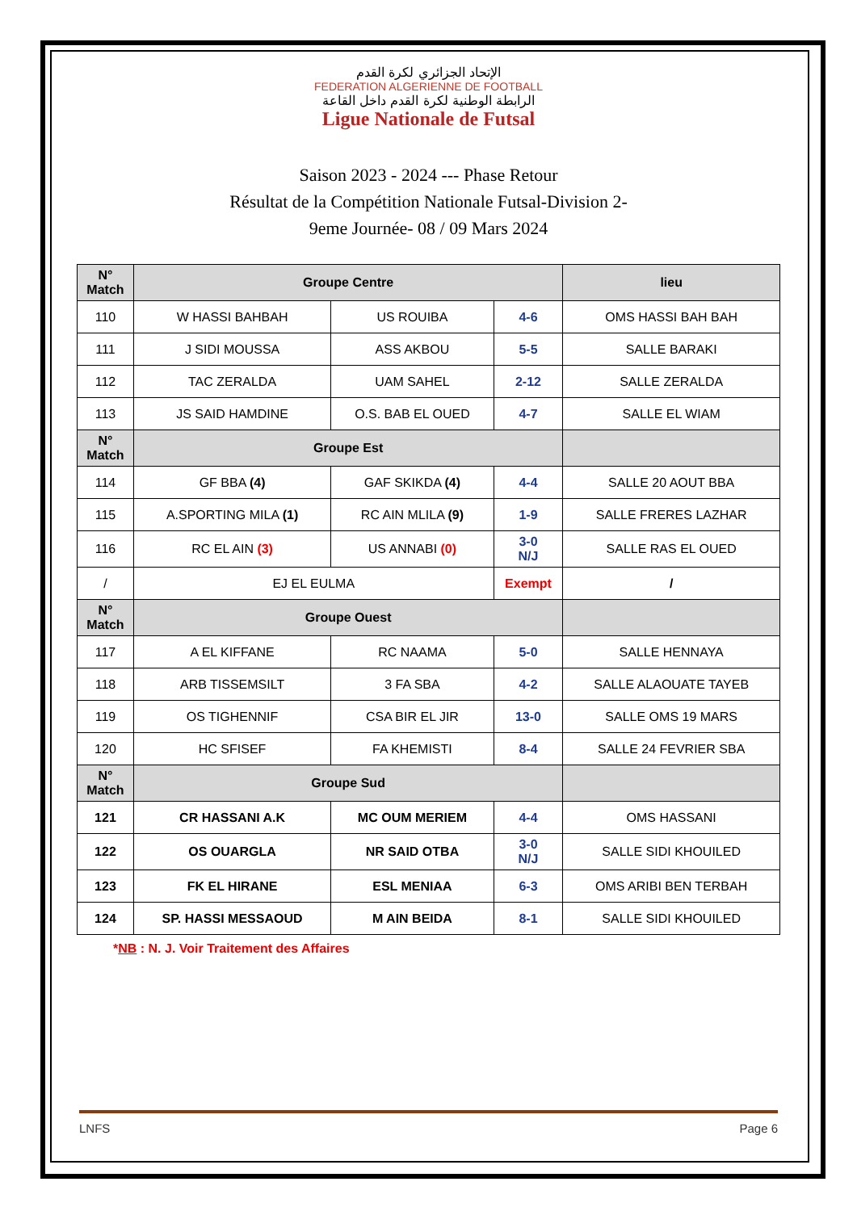الإتحاد الجزائري لكرة القدم
FEDERATION ALGERIENNE DE FOOTBALL
الرابطة الوطنية لكرة القدم داخل القاعة
Ligue Nationale de Futsal
Saison 2023 - 2024 --- Phase Retour
Résultat de la Compétition Nationale Futsal-Division 2-
9eme Journée- 08 / 09 Mars 2024
| N° Match | Groupe Centre | | | lieu |
| --- | --- | --- | --- | --- |
| 110 | W HASSI BAHBAH | US ROUIBA | 4-6 | OMS HASSI BAH BAH |
| 111 | J SIDI MOUSSA | ASS AKBOU | 5-5 | SALLE BARAKI |
| 112 | TAC ZERALDA | UAM SAHEL | 2-12 | SALLE ZERALDA |
| 113 | JS SAID HAMDINE | O.S. BAB EL OUED | 4-7 | SALLE EL WIAM |
| N° Match | Groupe Est | | | |
| 114 | GF BBA (4) | GAF SKIKDA (4) | 4-4 | SALLE 20 AOUT BBA |
| 115 | A.SPORTING MILA (1) | RC AIN MLILA (9) | 1-9 | SALLE FRERES LAZHAR |
| 116 | RC EL AIN (3) | US ANNABI (0) | 3-0 N/J | SALLE RAS EL OUED |
| / | EJ EL EULMA | | Exempt | / |
| N° Match | Groupe Ouest | | | |
| 117 | A EL KIFFANE | RC NAAMA | 5-0 | SALLE HENNAYA |
| 118 | ARB TISSEMSILT | 3 FA SBA | 4-2 | SALLE ALAOUATE TAYEB |
| 119 | OS TIGHENNIF | CSA BIR EL JIR | 13-0 | SALLE OMS 19 MARS |
| 120 | HC SFISEF | FA KHEMISTI | 8-4 | SALLE 24 FEVRIER SBA |
| N° Match | Groupe Sud | | | |
| 121 | CR HASSANI A.K | MC OUM MERIEM | 4-4 | OMS HASSANI |
| 122 | OS OUARGLA | NR SAID OTBA | 3-0 N/J | SALLE SIDI KHOUILED |
| 123 | FK EL HIRANE | ESL MENIAA | 6-3 | OMS ARIBI BEN TERBAH |
| 124 | SP. HASSI MESSAOUD | M AIN BEIDA | 8-1 | SALLE SIDI KHOUILED |
*NB : N. J. Voir Traitement des Affaires
LNFS Page 6